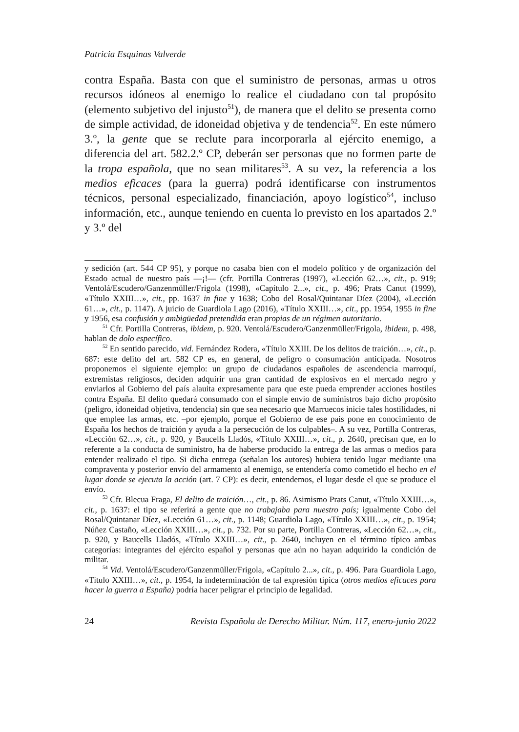Patricia Esquinas Valverde
contra España. Basta con que el suministro de personas, armas u otros recursos idóneos al enemigo lo realice el ciudadano con tal propósito (elemento subjetivo del injusto<sup>51</sup>), de manera que el delito se presenta como de simple actividad, de idoneidad objetiva y de tendencia<sup>52</sup>. En este número 3.º, la gente que se reclute para incorporarla al ejército enemigo, a diferencia del art. 582.2.º CP, deberán ser personas que no formen parte de la tropa española, que no sean militares<sup>53</sup>. A su vez, la referencia a los medios eficaces (para la guerra) podrá identificarse con instrumentos técnicos, personal especializado, financiación, apoyo logístico<sup>54</sup>, incluso información, etc., aunque teniendo en cuenta lo previsto en los apartados 2.º y 3.º del
y sedición (art. 544 CP 95), y porque no casaba bien con el modelo político y de organización del Estado actual de nuestro país —¡!— (cfr. Portilla Contreras (1997), «Lección 62…», cit., p. 919; Ventolá/Escudero/Ganzenmüller/Frigola (1998), «Capítulo 2...», cit., p. 496; Prats Canut (1999), «Título XXIII…», cit., pp. 1637 in fine y 1638; Cobo del Rosal/Quintanar Díez (2004), «Lección 61…», cit., p. 1147). A juicio de Guardiola Lago (2016), «Título XXIII…», cit., pp. 1954, 1955 in fine y 1956, esa confusión y ambigüedad pretendida eran propias de un régimen autoritario.
<sup>51</sup> Cfr. Portilla Contreras, ibidem, p. 920. Ventolá/Escudero/Ganzenmüller/Frigola, ibidem, p. 498, hablan de dolo específico.
<sup>52</sup> En sentido parecido, vid. Fernández Rodera, «Título XXIII. De los delitos de traición…», cit., p. 687: este delito del art. 582 CP es, en general, de peligro o consumación anticipada. Nosotros proponemos el siguiente ejemplo: un grupo de ciudadanos españoles de ascendencia marroquí, extremistas religiosos, deciden adquirir una gran cantidad de explosivos en el mercado negro y enviarlos al Gobierno del país alauita expresamente para que este pueda emprender acciones hostiles contra España. El delito quedará consumado con el simple envío de suministros bajo dicho propósito (peligro, idoneidad objetiva, tendencia) sin que sea necesario que Marruecos inicie tales hostilidades, ni que emplee las armas, etc. –por ejemplo, porque el Gobierno de ese país pone en conocimiento de España los hechos de traición y ayuda a la persecución de los culpables–. A su vez, Portilla Contreras, «Lección 62…», cit., p. 920, y Baucells Lladós, «Título XXIII…», cit., p. 2640, precisan que, en lo referente a la conducta de suministro, ha de haberse producido la entrega de las armas o medios para entender realizado el tipo. Si dicha entrega (señalan los autores) hubiera tenido lugar mediante una compraventa y posterior envío del armamento al enemigo, se entendería como cometido el hecho en el lugar donde se ejecuta la acción (art. 7 CP): es decir, entendemos, el lugar desde el que se produce el envío.
<sup>53</sup> Cfr. Blecua Fraga, El delito de traición…, cit., p. 86. Asimismo Prats Canut, «Título XXIII…», cit., p. 1637: el tipo se referirá a gente que no trabajaba para nuestro país; igualmente Cobo del Rosal/Quintanar Díez, «Lección 61…», cit., p. 1148; Guardiola Lago, «Título XXIII…», cit., p. 1954; Núñez Castaño, «Lección XXIII…», cit., p. 732. Por su parte, Portilla Contreras, «Lección 62…», cit., p. 920, y Baucells Lladós, «Título XXIII…», cit., p. 2640, incluyen en el término típico ambas categorías: integrantes del ejército español y personas que aún no hayan adquirido la condición de militar.
<sup>54</sup> Vid. Ventolá/Escudero/Ganzenmüller/Frigola, «Capítulo 2...», cit., p. 496. Para Guardiola Lago, «Título XXIII…», cit., p. 1954, la indeterminación de tal expresión típica (otros medios eficaces para hacer la guerra a España) podría hacer peligrar el principio de legalidad.
24 Revista Española de Derecho Militar. Núm. 117, enero-junio 2022